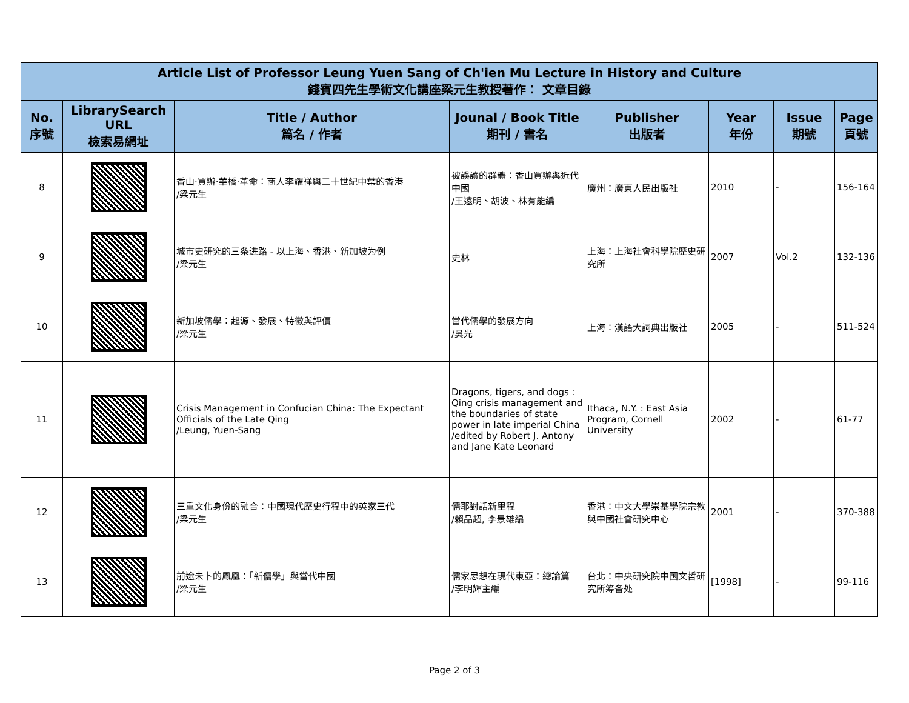| Article List of Professor Leung Yuen Sang of Ch'ien Mu Lecture in History and Culture 錢賓四先生學術文化講座梁元生教授著作： 文章目錄 | | | | | | | |
| --- | --- | --- | --- | --- | --- | --- | --- |
| No. 序號 | LibrarySearch URL 檢索易網址 | Title / Author 篇名 / 作者 | Jounal / Book Title 期刊 / 書名 | Publisher 出版者 | Year 年份 | Issue 期號 | Page 頁號 |
| 8 | | 香山·買辦·華橋·革命：商人李耀祥與二十世紀中葉的香港 /梁元生 | 被誤讀的群體：香山買辦與近代中國 /王遠明、胡波、林有能編 | 廣州：廣東人民出版社 | 2010 | - | 156-164 |
| 9 | | 城市史研究的三条进路 - 以上海、香港、新加坡为例 /梁元生 | 史林 | 上海：上海社會科學院歷史研究所 | 2007 | Vol.2 | 132-136 |
| 10 | | 新加坡儒學：起源、發展、特徵與評價 /梁元生 | 當代儒學的發展方向 /吳光 | 上海：漢語大詞典出版社 | 2005 | - | 511-524 |
| 11 | | Crisis Management in Confucian China: The Expectant Officials of the Late Qing /Leung, Yuen-Sang | Dragons, tigers, and dogs : Qing crisis management and the boundaries of state power in late imperial China /edited by Robert J. Antony and Jane Kate Leonard | Ithaca, N.Y. : East Asia Program, Cornell University | 2002 | - | 61-77 |
| 12 | | 三重文化身份的融合：中國現代歷史行程中的英家三代 /梁元生 | 儒耶對話新里程 /賴品超, 李景雄編 | 香港：中文大學崇基學院宗教與中國社會研究中心 | 2001 | - | 370-388 |
| 13 | | 前途未卜的鳳凰：「新儒學」與當代中國 /梁元生 | 儒家思想在現代東亞：總論篇 /李明輝主編 | 台北：中央研究院中国文哲研究所筹备处 | [1998] | - | 99-116 |
Page 2 of 3